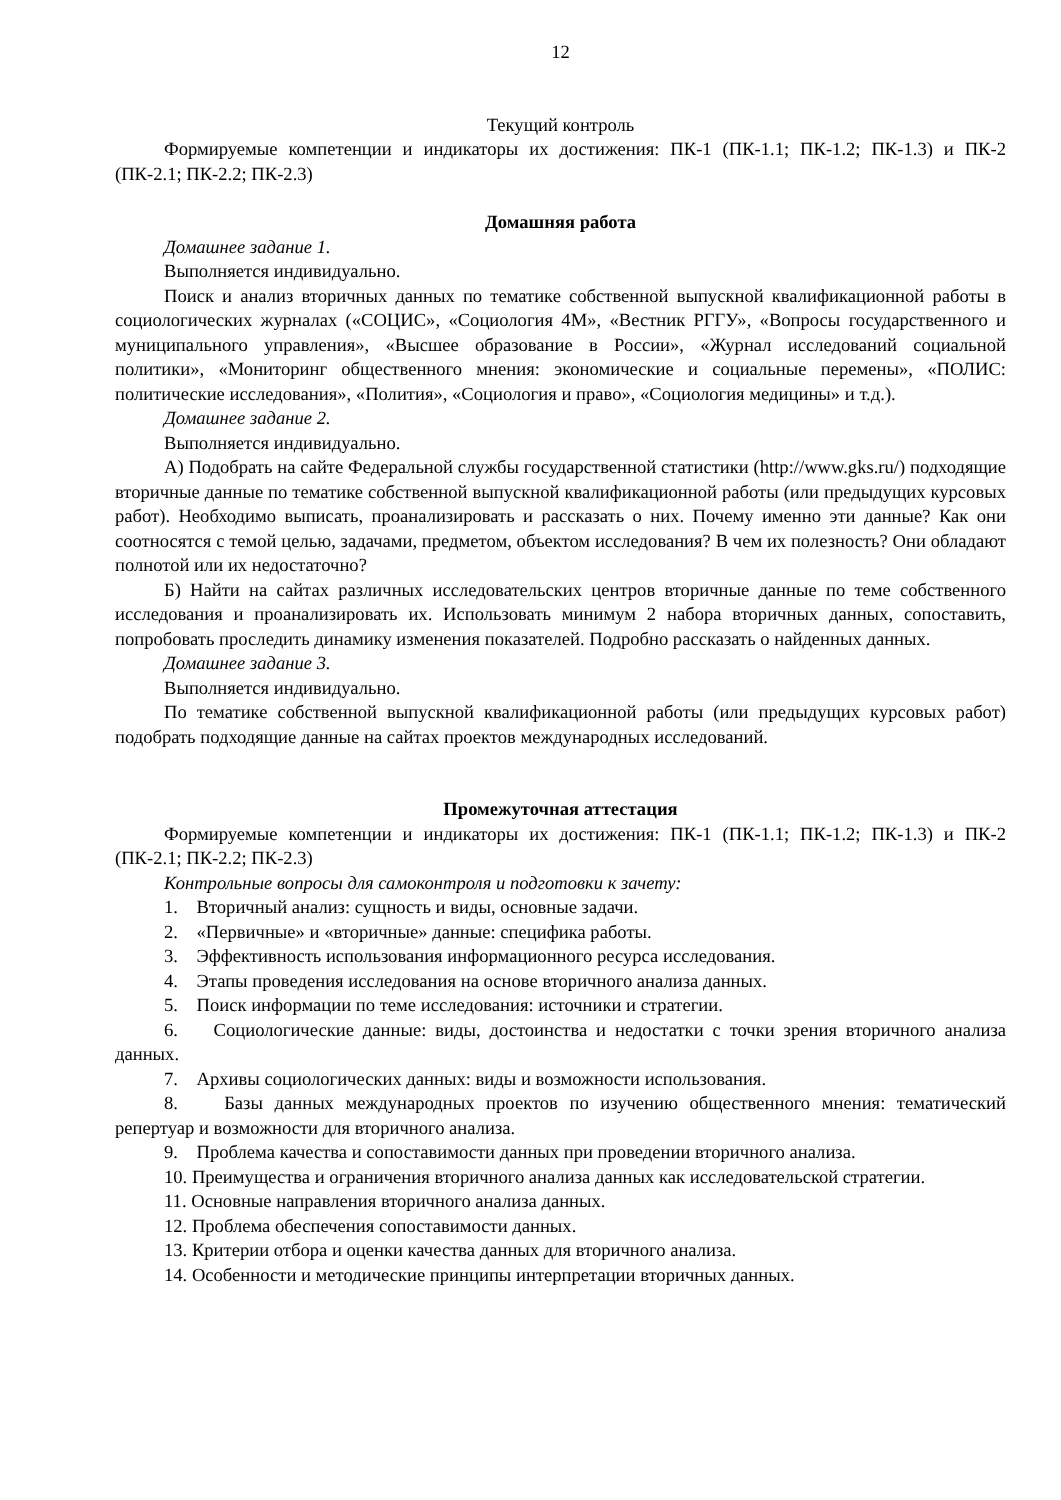12
Текущий контроль
Формируемые компетенции и индикаторы их достижения: ПК-1 (ПК-1.1; ПК-1.2; ПК-1.3) и ПК-2 (ПК-2.1; ПК-2.2; ПК-2.3)
Домашняя работа
Домашнее задание 1.
Выполняется индивидуально.
Поиск и анализ вторичных данных по тематике собственной выпускной квалификационной работы в социологических журналах («СОЦИС», «Социология 4М», «Вестник РГГУ», «Вопросы государственного и муниципального управления», «Высшее образование в России», «Журнал исследований социальной политики», «Мониторинг общественного мнения: экономические и социальные перемены», «ПОЛИС: политические исследования», «Полития», «Социология и право», «Социология медицины» и т.д.).
Домашнее задание 2.
Выполняется индивидуально.
А) Подобрать на сайте Федеральной службы государственной статистики (http://www.gks.ru/) подходящие вторичные данные по тематике собственной выпускной квалификационной работы (или предыдущих курсовых работ). Необходимо выписать, проанализировать и рассказать о них. Почему именно эти данные? Как они соотносятся с темой целью, задачами, предметом, объектом исследования? В чем их полезность? Они обладают полнотой или их недостаточно?
Б) Найти на сайтах различных исследовательских центров вторичные данные по теме собственного исследования и проанализировать их. Использовать минимум 2 набора вторичных данных, сопоставить, попробовать проследить динамику изменения показателей. Подробно рассказать о найденных данных.
Домашнее задание 3.
Выполняется индивидуально.
По тематике собственной выпускной квалификационной работы (или предыдущих курсовых работ) подобрать подходящие данные на сайтах проектов международных исследований.
Промежуточная аттестация
Формируемые компетенции и индикаторы их достижения: ПК-1 (ПК-1.1; ПК-1.2; ПК-1.3) и ПК-2 (ПК-2.1; ПК-2.2; ПК-2.3)
Контрольные вопросы для самоконтроля и подготовки к зачету:
1. Вторичный анализ: сущность и виды, основные задачи.
2. «Первичные» и «вторичные» данные: специфика работы.
3. Эффективность использования информационного ресурса исследования.
4. Этапы проведения исследования на основе вторичного анализа данных.
5. Поиск информации по теме исследования: источники и стратегии.
6. Социологические данные: виды, достоинства и недостатки с точки зрения вторичного анализа данных.
7. Архивы социологических данных: виды и возможности использования.
8. Базы данных международных проектов по изучению общественного мнения: тематический репертуар и возможности для вторичного анализа.
9. Проблема качества и сопоставимости данных при проведении вторичного анализа.
10. Преимущества и ограничения вторичного анализа данных как исследовательской стратегии.
11. Основные направления вторичного анализа данных.
12. Проблема обеспечения сопоставимости данных.
13. Критерии отбора и оценки качества данных для вторичного анализа.
14. Особенности и методические принципы интерпретации вторичных данных.